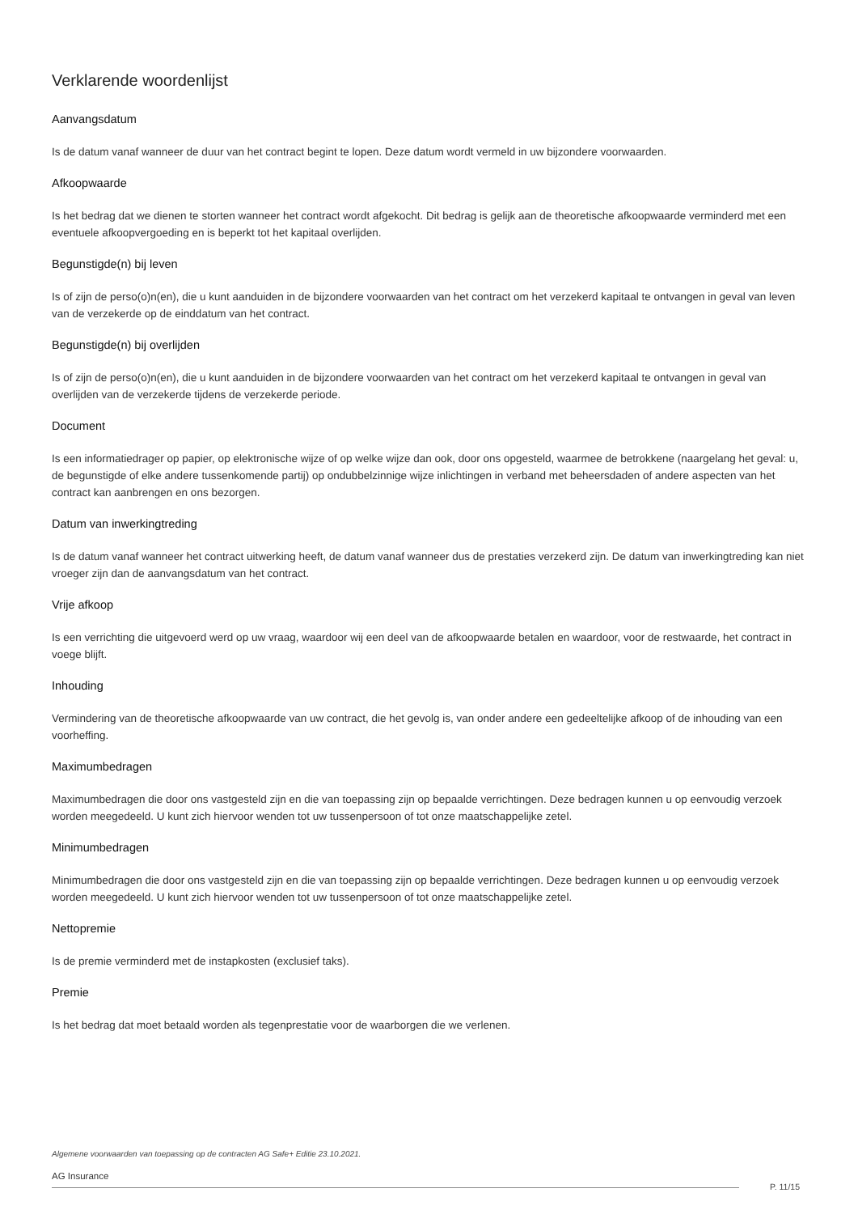Verklarende woordenlijst
Aanvangsdatum
Is de datum vanaf wanneer de duur van het contract begint te lopen. Deze datum wordt vermeld in uw bijzondere voorwaarden.
Afkoopwaarde
Is het bedrag dat we dienen te storten wanneer het contract wordt afgekocht. Dit bedrag is gelijk aan de theoretische afkoopwaarde verminderd met een eventuele afkoopvergoeding en is beperkt tot het kapitaal overlijden.
Begunstigde(n) bij leven
Is of zijn de perso(o)n(en), die u kunt aanduiden in de bijzondere voorwaarden van het contract om het verzekerd kapitaal te ontvangen in geval van leven van de verzekerde op de einddatum van het contract.
Begunstigde(n) bij overlijden
Is of zijn de perso(o)n(en), die u kunt aanduiden in de bijzondere voorwaarden van het contract om het verzekerd kapitaal te ontvangen in geval van overlijden van de verzekerde tijdens de verzekerde periode.
Document
Is een informatiedrager op papier, op elektronische wijze of op welke wijze dan ook, door ons opgesteld, waarmee de betrokkene (naargelang het geval: u, de begunstigde of elke andere tussenkomende partij) op ondubbelzinnige wijze inlichtingen in verband met beheersdaden of andere aspecten van het contract kan aanbrengen en ons bezorgen.
Datum van inwerkingtreding
Is de datum vanaf wanneer het contract uitwerking heeft, de datum vanaf wanneer dus de prestaties verzekerd zijn. De datum van inwerkingtreding kan niet vroeger zijn dan de aanvangsdatum van het contract.
Vrije afkoop
Is een verrichting die uitgevoerd werd op uw vraag, waardoor wij een deel van de afkoopwaarde betalen en waardoor, voor de restwaarde, het contract in voege blijft.
Inhouding
Vermindering van de theoretische afkoopwaarde van uw contract, die het gevolg is, van onder andere een gedeeltelijke afkoop of de inhouding van een voorheffing.
Maximumbedragen
Maximumbedragen die door ons vastgesteld zijn en die van toepassing zijn op bepaalde verrichtingen. Deze bedragen kunnen u op eenvoudig verzoek worden meegedeeld. U kunt zich hiervoor wenden tot uw tussenpersoon of tot onze maatschappelijke zetel.
Minimumbedragen
Minimumbedragen die door ons vastgesteld zijn en die van toepassing zijn op bepaalde verrichtingen. Deze bedragen kunnen u op eenvoudig verzoek worden meegedeeld. U kunt zich hiervoor wenden tot uw tussenpersoon of tot onze maatschappelijke zetel.
Nettopremie
Is de premie verminderd met de instapkosten (exclusief taks).
Premie
Is het bedrag dat moet betaald worden als tegenprestatie voor de waarborgen die we verlenen.
Algemene voorwaarden van toepassing op de contracten AG Safe+ Editie 23.10.2021.
AG Insurance
P. 11/15